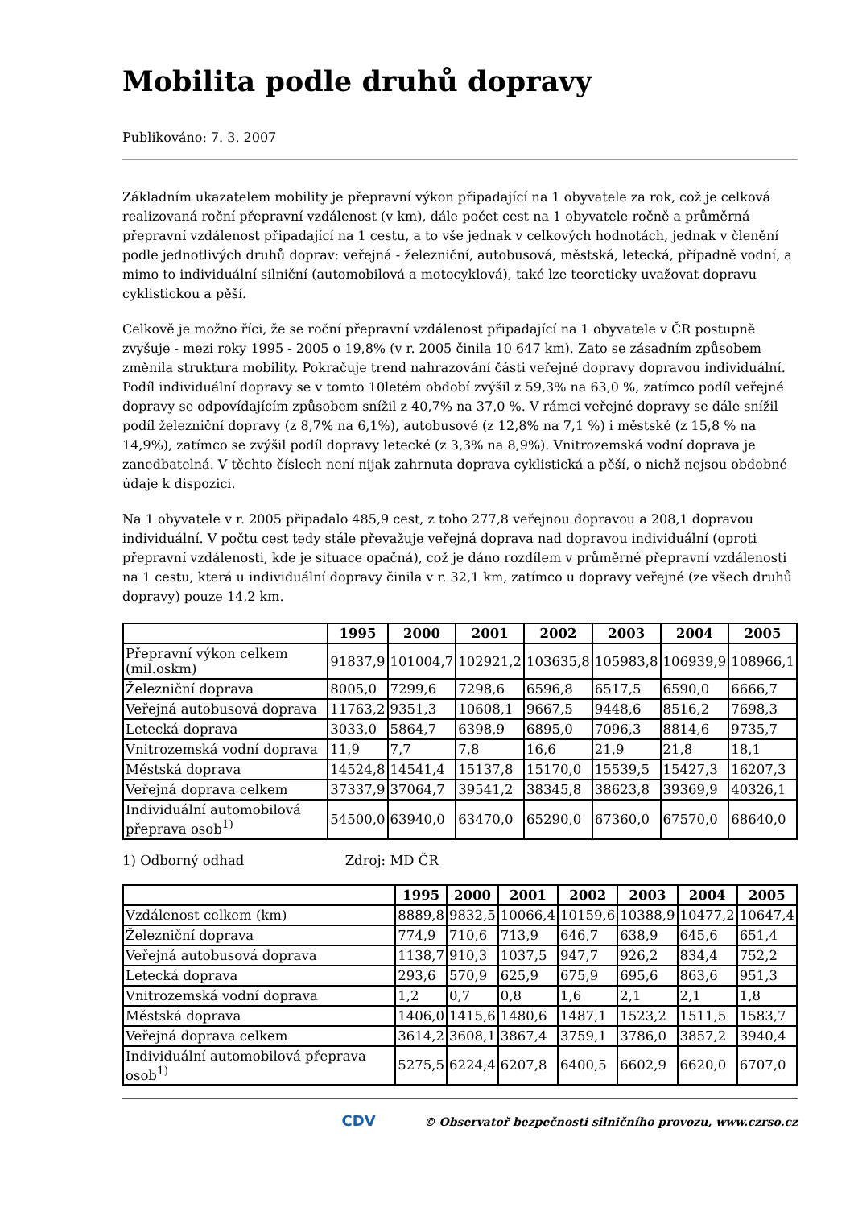Mobilita podle druhů dopravy
Publikováno: 7. 3. 2007
Základním ukazatelem mobility je přepravní výkon připadající na 1 obyvatele za rok, což je celková realizovaná roční přepravní vzdálenost (v km), dále počet cest na 1 obyvatele ročně a průměrná přepravní vzdálenost připadající na 1 cestu, a to vše jednak v celkových hodnotách, jednak v členění podle jednotlivých druhů doprav: veřejná - železniční, autobusová, městská, letecká, případně vodní, a mimo to individuální silniční (automobilová a motocyklová), také lze teoreticky uvažovat dopravu cyklistickou a pěší.
Celkově je možno říci, že se roční přepravní vzdálenost připadající na 1 obyvatele v ČR postupně zvyšuje - mezi roky 1995 - 2005 o 19,8% (v r. 2005 činila 10 647 km). Zato se zásadním způsobem změnila struktura mobility. Pokračuje trend nahrazování části veřejné dopravy dopravou individuální. Podíl individuální dopravy se v tomto 10letém období zvýšil z 59,3% na 63,0 %, zatímco podíl veřejné dopravy se odpovídajícím způsobem snížil z 40,7% na 37,0 %. V rámci veřejné dopravy se dále snížil podíl železniční dopravy (z 8,7% na 6,1%), autobusové (z 12,8% na 7,1 %) i městské (z 15,8 % na 14,9%), zatímco se zvýšil podíl dopravy letecké (z 3,3% na 8,9%). Vnitrozemská vodní doprava je zanedbatelná. V těchto číslech není nijak zahrnuta doprava cyklistická a pěší, o nichž nejsou obdobné údaje k dispozici.
Na 1 obyvatele v r. 2005 připadalo 485,9 cest, z toho 277,8 veřejnou dopravou a 208,1 dopravou individuální. V počtu cest tedy stále převažuje veřejná doprava nad dopravou individuální (oproti přepravní vzdálenosti, kde je situace opačná), což je dáno rozdílem v průměrné přepravní vzdálenosti na 1 cestu, která u individuální dopravy činila v r. 32,1 km, zatímco u dopravy veřejné (ze všech druhů dopravy) pouze 14,2 km.
| | 1995 | 2000 | 2001 | 2002 | 2003 | 2004 | 2005 |
| --- | --- | --- | --- | --- | --- | --- | --- |
| Přepravní výkon celkem (mil.oskm) | 91837,9 | 101004,7 | 102921,2 | 103635,8 | 105983,8 | 106939,9 | 108966,1 |
| Železniční doprava | 8005,0 | 7299,6 | 7298,6 | 6596,8 | 6517,5 | 6590,0 | 6666,7 |
| Veřejná autobusová doprava | 11763,2 | 9351,3 | 10608,1 | 9667,5 | 9448,6 | 8516,2 | 7698,3 |
| Letecká doprava | 3033,0 | 5864,7 | 6398,9 | 6895,0 | 7096,3 | 8814,6 | 9735,7 |
| Vnitrozemská vodní doprava | 11,9 | 7,7 | 7,8 | 16,6 | 21,9 | 21,8 | 18,1 |
| Městská doprava | 14524,8 | 14541,4 | 15137,8 | 15170,0 | 15539,5 | 15427,3 | 16207,3 |
| Veřejná doprava celkem | 37337,9 | 37064,7 | 39541,2 | 38345,8 | 38623,8 | 39369,9 | 40326,1 |
| Individuální automobilová přeprava osob<sup>1)</sup> | 54500,0 | 63940,0 | 63470,0 | 65290,0 | 67360,0 | 67570,0 | 68640,0 |
1) Odborný odhad Zdroj: MD ČR
| | 1995 | 2000 | 2001 | 2002 | 2003 | 2004 | 2005 |
| --- | --- | --- | --- | --- | --- | --- | --- |
| Vzdálenost celkem (km) | 8889,8 | 9832,5 | 10066,4 | 10159,6 | 10388,9 | 10477,2 | 10647,4 |
| Železniční doprava | 774,9 | 710,6 | 713,9 | 646,7 | 638,9 | 645,6 | 651,4 |
| Veřejná autobusová doprava | 1138,7 | 910,3 | 1037,5 | 947,7 | 926,2 | 834,4 | 752,2 |
| Letecká doprava | 293,6 | 570,9 | 625,9 | 675,9 | 695,6 | 863,6 | 951,3 |
| Vnitrozemská vodní doprava | 1,2 | 0,7 | 0,8 | 1,6 | 2,1 | 2,1 | 1,8 |
| Městská doprava | 1406,0 | 1415,6 | 1480,6 | 1487,1 | 1523,2 | 1511,5 | 1583,7 |
| Veřejná doprava celkem | 3614,2 | 3608,1 | 3867,4 | 3759,1 | 3786,0 | 3857,2 | 3940,4 |
| Individuální automobilová přeprava osob<sup>1)</sup> | 5275,5 | 6224,4 | 6207,8 | 6400,5 | 6602,9 | 6620,0 | 6707,0 |
CDV © Observatoř bezpečnosti silničního provozu, www.czrso.cz